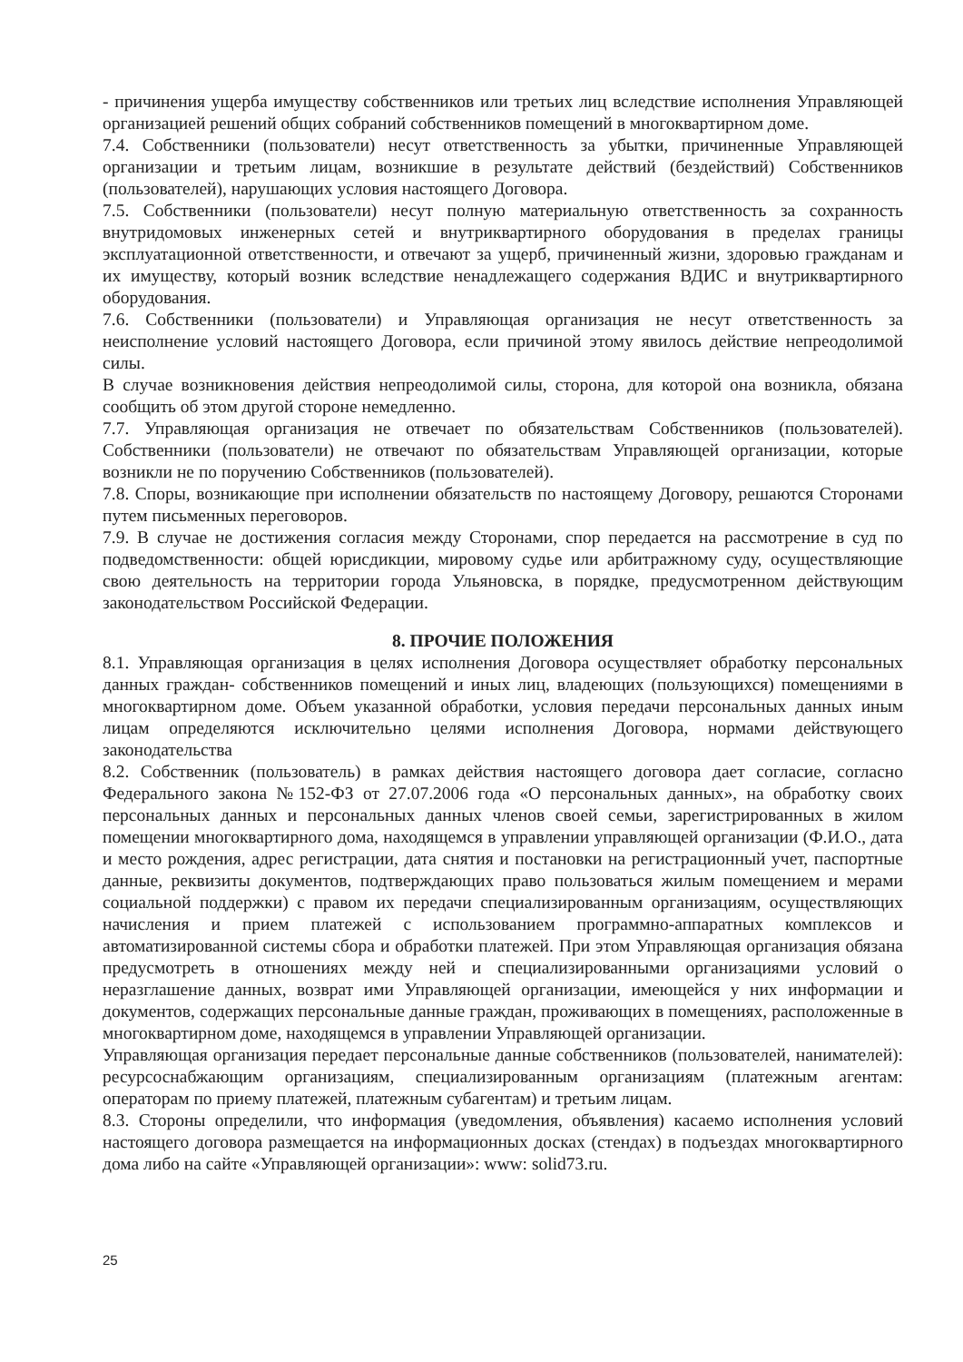- причинения ущерба имуществу собственников или третьих лиц вследствие исполнения Управляющей организацией решений общих собраний собственников помещений в многоквартирном доме.
7.4. Собственники (пользователи) несут ответственность за убытки, причиненные Управляющей организации и третьим лицам, возникшие в результате действий (бездействий) Собственников (пользователей), нарушающих условия настоящего Договора.
7.5. Собственники (пользователи) несут полную материальную ответственность за сохранность внутридомовых инженерных сетей и внутриквартирного оборудования в пределах границы эксплуатационной ответственности, и отвечают за ущерб, причиненный жизни, здоровью гражданам и их имуществу, который возник вследствие ненадлежащего содержания ВДИС и внутриквартирного оборудования.
7.6. Собственники (пользователи) и Управляющая организация не несут ответственность за неисполнение условий настоящего Договора, если причиной этому явилось действие непреодолимой силы.
В случае возникновения действия непреодолимой силы, сторона, для которой она возникла, обязана сообщить об этом другой стороне немедленно.
7.7. Управляющая организация не отвечает по обязательствам Собственников (пользователей). Собственники (пользователи) не отвечают по обязательствам Управляющей организации, которые возникли не по поручению Собственников (пользователей).
7.8. Споры, возникающие при исполнении обязательств по настоящему Договору, решаются Сторонами путем письменных переговоров.
7.9. В случае не достижения согласия между Сторонами, спор передается на рассмотрение в суд по подведомственности: общей юрисдикции, мировому судье или арбитражному суду, осуществляющие свою деятельность на территории города Ульяновска, в порядке, предусмотренном действующим законодательством Российской Федерации.
8. ПРОЧИЕ ПОЛОЖЕНИЯ
8.1. Управляющая организация в целях исполнения Договора осуществляет обработку персональных данных граждан- собственников помещений и иных лиц, владеющих (пользующихся) помещениями в многоквартирном доме. Объем указанной обработки, условия передачи персональных данных иным лицам определяются исключительно целями исполнения Договора, нормами действующего законодательства
8.2. Собственник (пользователь) в рамках действия настоящего договора дает согласие, согласно Федерального закона №152-ФЗ от 27.07.2006 года «О персональных данных», на обработку своих персональных данных и персональных данных членов своей семьи, зарегистрированных в жилом помещении многоквартирного дома, находящемся в управлении управляющей организации (Ф.И.О., дата и место рождения, адрес регистрации, дата снятия и постановки на регистрационный учет, паспортные данные, реквизиты документов, подтверждающих право пользоваться жилым помещением и мерами социальной поддержки) с правом их передачи специализированным организациям, осуществляющих начисления и прием платежей с использованием программно-аппаратных комплексов и автоматизированной системы сбора и обработки платежей. При этом Управляющая организация обязана предусмотреть в отношениях между ней и специализированными организациями условий о неразглашение данных, возврат ими Управляющей организации, имеющейся у них информации и документов, содержащих персональные данные граждан, проживающих в помещениях, расположенные в многоквартирном доме, находящемся в управлении Управляющей организации.
Управляющая организация передает персональные данные собственников (пользователей, нанимателей): ресурсоснабжающим организациям, специализированным организациям (платежным агентам: операторам по приему платежей, платежным субагентам) и третьим лицам.
8.3. Стороны определили, что информация (уведомления, объявления) касаемо исполнения условий настоящего договора размещается на информационных досках (стендах) в подъездах многоквартирного дома либо на сайте «Управляющей организации»: www: solid73.ru.
25